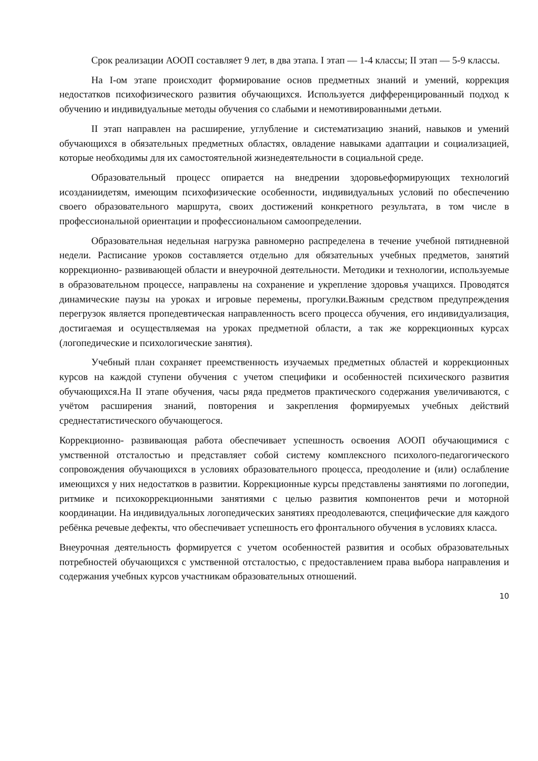Срок реализации АООП составляет 9 лет, в два этапа. I этап — 1-4 классы; II этап — 5-9 классы.
На I-ом этапе происходит формирование основ предметных знаний и умений, коррекция недостатков психофизического развития обучающихся. Используется дифференцированный подход к обучению и индивидуальные методы обучения со слабыми и немотивированными детьми.
II этап направлен на расширение, углубление и систематизацию знаний, навыков и умений обучающихся в обязательных предметных областях, овладение навыками адаптации и социализацией, которые необходимы для их самостоятельной жизнедеятельности в социальной среде.
Образовательный процесс опирается на внедрении здоровьеформирующих технологий исозданиидетям, имеющим психофизические особенности, индивидуальных условий по обеспечению своего образовательного маршрута, своих достижений конкретного результата, в том числе в профессиональной ориентации и профессиональном самоопределении.
Образовательная недельная нагрузка равномерно распределена в течение учебной пятидневной недели. Расписание уроков составляется отдельно для обязательных учебных предметов, занятий коррекционно- развивающей области и внеурочной деятельности. Методики и технологии, используемые в образовательном процессе, направлены на сохранение и укрепление здоровья учащихся. Проводятся динамические паузы на уроках и игровые перемены, прогулки.Важным средством предупреждения перегрузок является пропедевтическая направленность всего процесса обучения, его индивидуализация, достигаемая и осуществляемая на уроках предметной области, а так же коррекционных курсах (логопедические и психологические занятия).
Учебный план сохраняет преемственность изучаемых предметных областей и коррекционных курсов на каждой ступени обучения с учетом специфики и особенностей психического развития обучающихся.На II этапе обучения, часы ряда предметов практического содержания увеличиваются, с учётом расширения знаний, повторения и закрепления формируемых учебных действий среднестатистического обучающегося.
Коррекционно- развивающая работа обеспечивает успешность освоения АООП обучающимися с умственной отсталостью и представляет собой систему комплексного психолого-педагогического сопровождения обучающихся в условиях образовательного процесса, преодоление и (или) ослабление имеющихся у них недостатков в развитии. Коррекционные курсы представлены занятиями по логопедии, ритмике и психокоррекционными занятиями с целью развития компонентов речи и моторной координации. На индивидуальных логопедических занятиях преодолеваются, специфические для каждого ребёнка речевые дефекты, что обеспечивает успешность его фронтального обучения в условиях класса.
Внеурочная деятельность формируется с учетом особенностей развития и особых образовательных потребностей обучающихся с умственной отсталостью, с предоставлением права выбора направления и содержания учебных курсов участникам образовательных отношений.
10